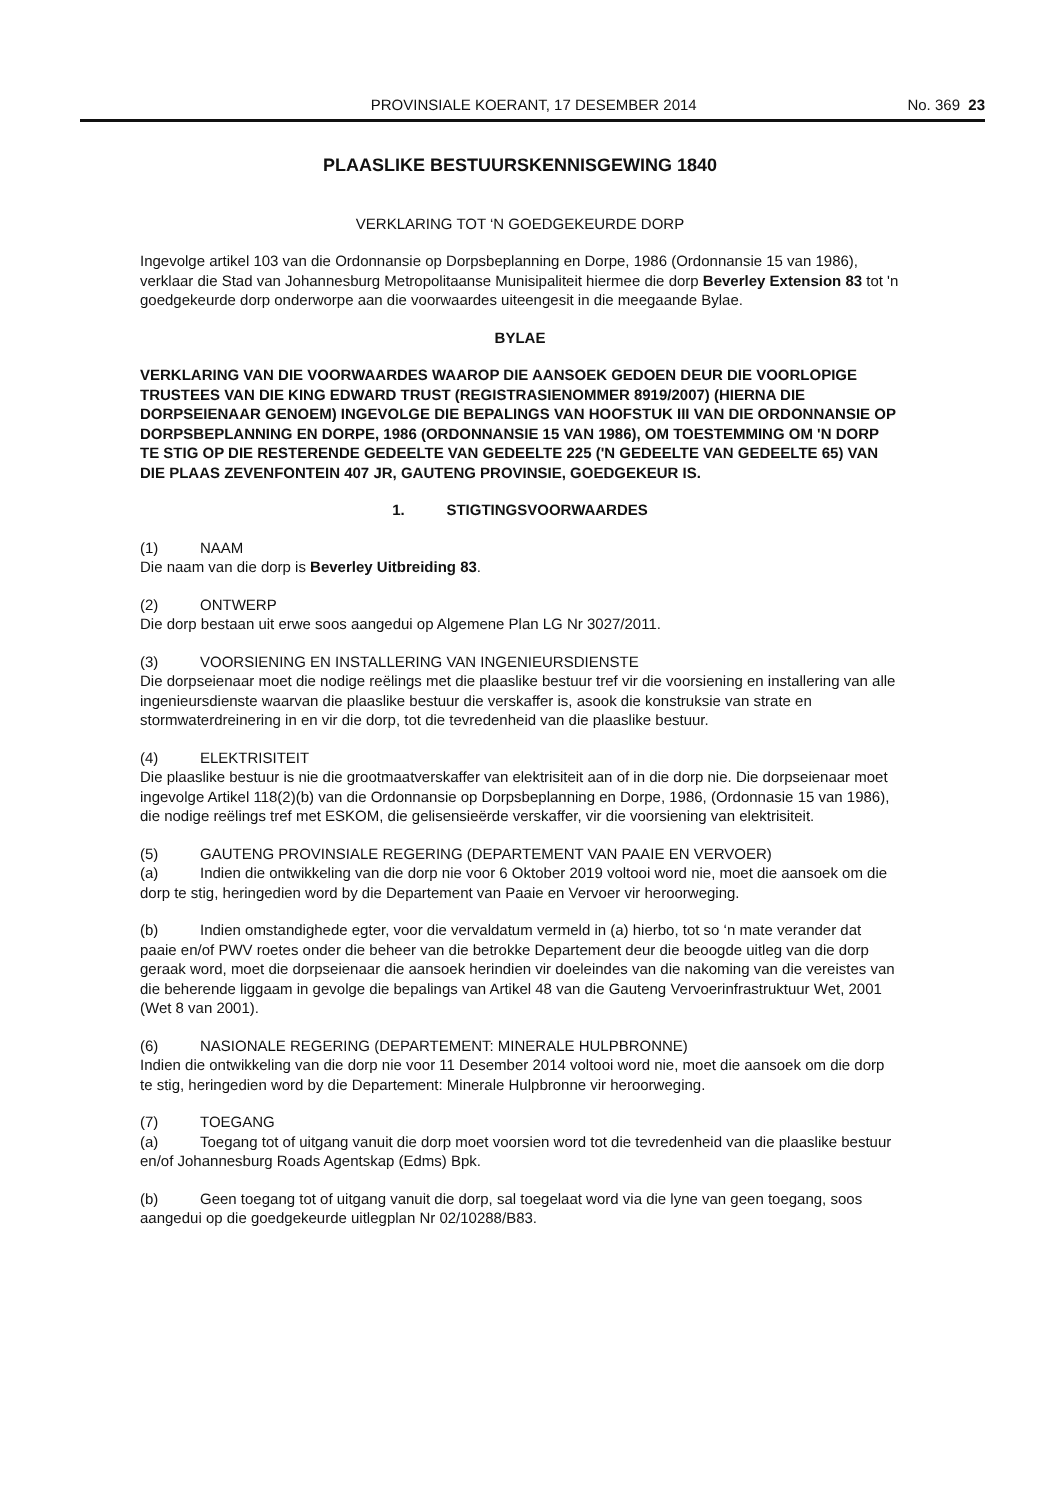PROVINSIALE KOERANT, 17 DESEMBER 2014 No. 369 23
PLAASLIKE BESTUURSKENNISGEWING 1840
VERKLARING TOT ‘N GOEDGEKEURDE DORP
Ingevolge artikel 103 van die Ordonnansie op Dorpsbeplanning en Dorpe, 1986 (Ordonnansie 15 van 1986), verklaar die Stad van Johannesburg Metropolitaanse Munisipaliteit hiermee die dorp Beverley Extension 83 tot 'n goedgekeurde dorp onderworpe aan die voorwaardes uiteengesit in die meegaande Bylae.
BYLAE
VERKLARING VAN DIE VOORWAARDES WAAROP DIE AANSOEK GEDOEN DEUR DIE VOORLOPIGE TRUSTEES VAN DIE KING EDWARD TRUST (REGISTRASIENOMMER 8919/2007) (HIERNA DIE DORPSEIENAAR GENOEM) INGEVOLGE DIE BEPALINGS VAN HOOFSTUK III VAN DIE ORDONNANSIE OP DORPSBEPLANNING EN DORPE, 1986 (ORDONNANSIE 15 VAN 1986), OM TOESTEMMING OM 'N DORP TE STIG OP DIE RESTERENDE GEDEELTE VAN GEDEELTE 225 ('N GEDEELTE VAN GEDEELTE 65) VAN DIE PLAAS ZEVENFONTEIN 407 JR, GAUTENG PROVINSIE, GOEDGEKEUR IS.
1. STIGTINGSVOORWAARDES
(1) NAAM
Die naam van die dorp is Beverley Uitbreiding 83.
(2) ONTWERP
Die dorp bestaan uit erwe soos aangedui op Algemene Plan LG Nr 3027/2011.
(3) VOORSIENING EN INSTALLERING VAN INGENIEURSDIENSTE
Die dorpseienaar moet die nodige reëlings met die plaaslike bestuur tref vir die voorsiening en installering van alle ingenieursdienste waarvan die plaaslike bestuur die verskaffer is, asook die konstruksie van strate en stormwaterdreinering in en vir die dorp, tot die tevredenheid van die plaaslike bestuur.
(4) ELEKTRISITEIT
Die plaaslike bestuur is nie die grootmaatverskaffer van elektrisiteit aan of in die dorp nie. Die dorpseienaar moet ingevolge Artikel 118(2)(b) van die Ordonnansie op Dorpsbeplanning en Dorpe, 1986, (Ordonnasie 15 van 1986), die nodige reëlings tref met ESKOM, die gelisensieërde verskaffer, vir die voorsiening van elektrisiteit.
(5) GAUTENG PROVINSIALE REGERING (DEPARTEMENT VAN PAAIE EN VERVOER)
(a) Indien die ontwikkeling van die dorp nie voor 6 Oktober 2019 voltooi word nie, moet die aansoek om die dorp te stig, heringedien word by die Departement van Paaie en Vervoer vir heroorweging.
(b) Indien omstandighede egter, voor die vervaldatum vermeld in (a) hierbo, tot so ‘n mate verander dat paaie en/of PWV roetes onder die beheer van die betrokke Departement deur die beoogde uitleg van die dorp geraak word, moet die dorpseienaar die aansoek herindien vir doeleindes van die nakoming van die vereistes van die beherende liggaam in gevolge die bepalings van Artikel 48 van die Gauteng Vervoerinfrastruktuur Wet, 2001 (Wet 8 van 2001).
(6) NASIONALE REGERING (DEPARTEMENT: MINERALE HULPBRONNE)
Indien die ontwikkeling van die dorp nie voor 11 Desember 2014 voltooi word nie, moet die aansoek om die dorp te stig, heringedien word by die Departement: Minerale Hulpbronne vir heroorweging.
(7) TOEGANG
(a) Toegang tot of uitgang vanuit die dorp moet voorsien word tot die tevredenheid van die plaaslike bestuur en/of Johannesburg Roads Agentskap (Edms) Bpk.
(b) Geen toegang tot of uitgang vanuit die dorp, sal toegelaat word via die lyne van geen toegang, soos aangedui op die goedgekeurde uitlegplan Nr 02/10288/B83.